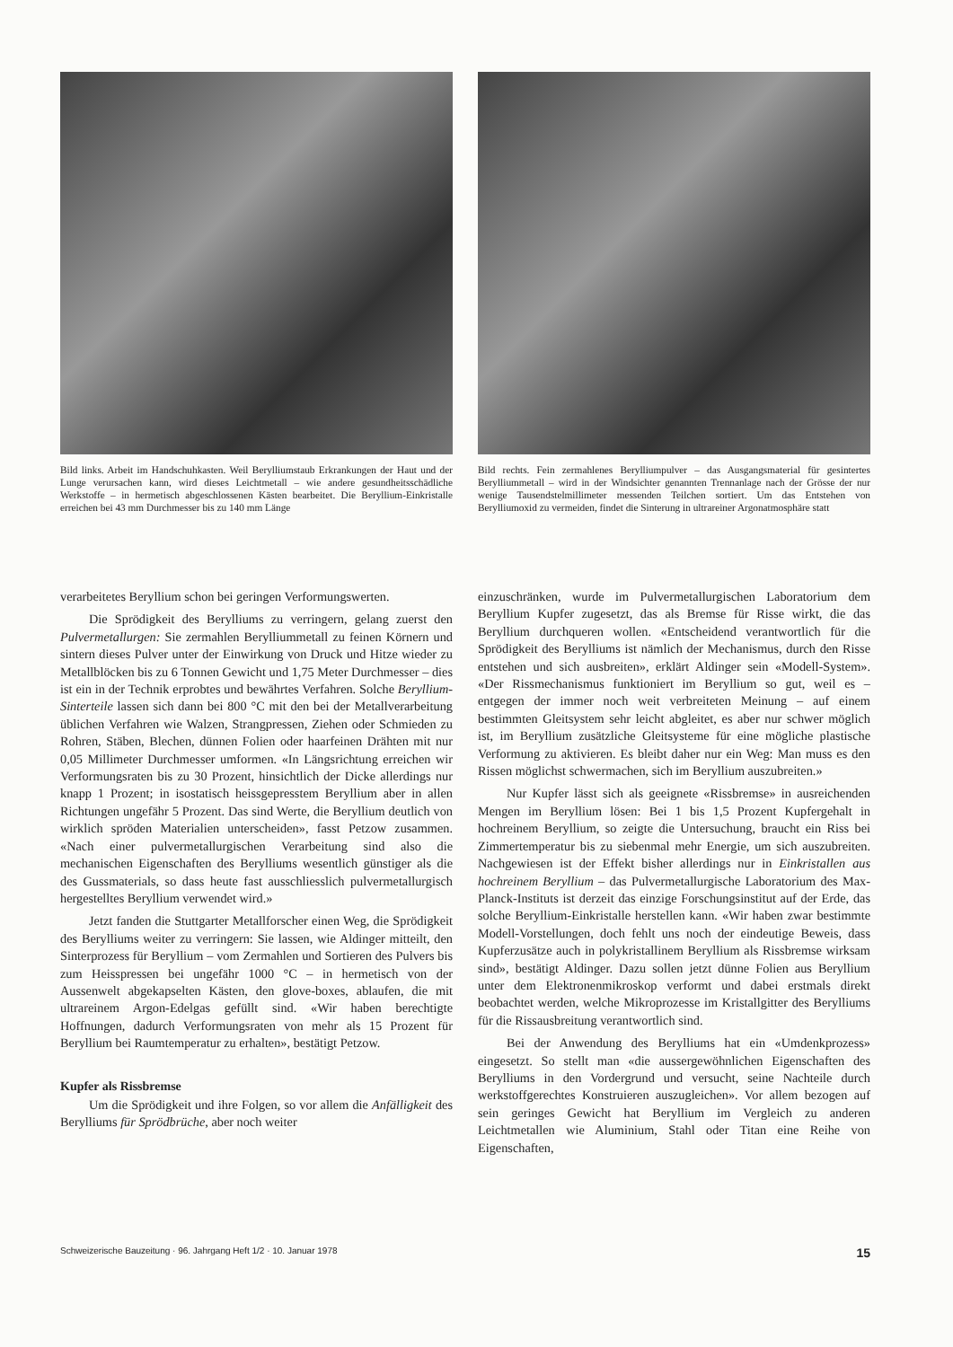Bild links. Arbeit im Handschuhkasten. Weil Berylliumstaub Erkrankungen der Haut und der Lunge verursachen kann, wird dieses Leichtmetall – wie andere gesundheitsschädliche Werkstoffe – in hermetisch abgeschlossenen Kästen bearbeitet. Die Beryllium-Einkristalle erreichen bei 43 mm Durchmesser bis zu 140 mm Länge
Bild rechts. Fein zermahlenes Berylliumpulver – das Ausgangsmaterial für gesintertes Berylliummetall – wird in der Windsichter genannten Trennanlage nach der Grösse der nur wenige Tausendstelmillimeter messenden Teilchen sortiert. Um das Entstehen von Berylliumoxid zu vermeiden, findet die Sinterung in ultrareiner Argonatmosphäre statt
verarbeitetes Beryllium schon bei geringen Verformungswerten.
Die Sprödigkeit des Berylliums zu verringern, gelang zuerst den Pulvermetallurgen: Sie zermahlen Berylliummetall zu feinen Körnern und sintern dieses Pulver unter der Einwirkung von Druck und Hitze wieder zu Metallblöcken bis zu 6 Tonnen Gewicht und 1,75 Meter Durchmesser – dies ist ein in der Technik erprobtes und bewährtes Verfahren. Solche Beryllium-Sinterteile lassen sich dann bei 800 °C mit den bei der Metallverarbeitung üblichen Verfahren wie Walzen, Strangpressen, Ziehen oder Schmieden zu Rohren, Stäben, Blechen, dünnen Folien oder haarfeinen Drähten mit nur 0,05 Millimeter Durchmesser umformen. «In Längsrichtung erreichen wir Verformungsraten bis zu 30 Prozent, hinsichtlich der Dicke allerdings nur knapp 1 Prozent; in isostatisch heissgepresstem Beryllium aber in allen Richtungen ungefähr 5 Prozent. Das sind Werte, die Beryllium deutlich von wirklich spröden Materialien unterscheiden», fasst Petzow zusammen. «Nach einer pulvermetallurgischen Verarbeitung sind also die mechanischen Eigenschaften des Berylliums wesentlich günstiger als die des Gussmaterials, so dass heute fast ausschliesslich pulvermetallurgisch hergestelltes Beryllium verwendet wird.»
Jetzt fanden die Stuttgarter Metallforscher einen Weg, die Sprödigkeit des Berylliums weiter zu verringern: Sie lassen, wie Aldinger mitteilt, den Sinterprozess für Beryllium – vom Zermahlen und Sortieren des Pulvers bis zum Heisspressen bei ungefähr 1000 °C – in hermetisch von der Aussenwelt abgekapselten Kästen, den glove-boxes, ablaufen, die mit ultrareinem Argon-Edelgas gefüllt sind. «Wir haben berechtigte Hoffnungen, dadurch Verformungsraten von mehr als 15 Prozent für Beryllium bei Raumtemperatur zu erhalten», bestätigt Petzow.
Kupfer als Rissbremse
Um die Sprödigkeit und ihre Folgen, so vor allem die Anfälligkeit des Berylliums für Sprödbrüche, aber noch weiter
einzuschränken, wurde im Pulvermetallurgischen Laboratorium dem Beryllium Kupfer zugesetzt, das als Bremse für Risse wirkt, die das Beryllium durchqueren wollen. «Entscheidend verantwortlich für die Sprödigkeit des Berylliums ist nämlich der Mechanismus, durch den Risse entstehen und sich ausbreiten», erklärt Aldinger sein «Modell-System». «Der Rissmechanismus funktioniert im Beryllium so gut, weil es – entgegen der immer noch weit verbreiteten Meinung – auf einem bestimmten Gleitsystem sehr leicht abgleitet, es aber nur schwer möglich ist, im Beryllium zusätzliche Gleitsysteme für eine mögliche plastische Verformung zu aktivieren. Es bleibt daher nur ein Weg: Man muss es den Rissen möglichst schwermachen, sich im Beryllium auszubreiten.»
Nur Kupfer lässt sich als geeignete «Rissbremse» in ausreichenden Mengen im Beryllium lösen: Bei 1 bis 1,5 Prozent Kupfergehalt in hochreinem Beryllium, so zeigte die Untersuchung, braucht ein Riss bei Zimmertemperatur bis zu siebenmal mehr Energie, um sich auszubreiten. Nachgewiesen ist der Effekt bisher allerdings nur in Einkristallen aus hochreinem Beryllium – das Pulvermetallurgische Laboratorium des Max-Planck-Instituts ist derzeit das einzige Forschungsinstitut auf der Erde, das solche Beryllium-Einkristalle herstellen kann. «Wir haben zwar bestimmte Modell-Vorstellungen, doch fehlt uns noch der eindeutige Beweis, dass Kupferzusätze auch in polykristallinem Beryllium als Rissbremse wirksam sind», bestätigt Aldinger. Dazu sollen jetzt dünne Folien aus Beryllium unter dem Elektronenmikroskop verformt und dabei erstmals direkt beobachtet werden, welche Mikroprozesse im Kristallgitter des Berylliums für die Rissausbreitung verantwortlich sind.
Bei der Anwendung des Berylliums hat ein «Umdenkprozess» eingesetzt. So stellt man «die aussergewöhnlichen Eigenschaften des Berylliums in den Vordergrund und versucht, seine Nachteile durch werkstoffgerechtes Konstruieren auszugleichen». Vor allem bezogen auf sein geringes Gewicht hat Beryllium im Vergleich zu anderen Leichtmetallen wie Aluminium, Stahl oder Titan eine Reihe von Eigenschaften,
Schweizerische Bauzeitung · 96. Jahrgang Heft 1/2 · 10. Januar 1978 15